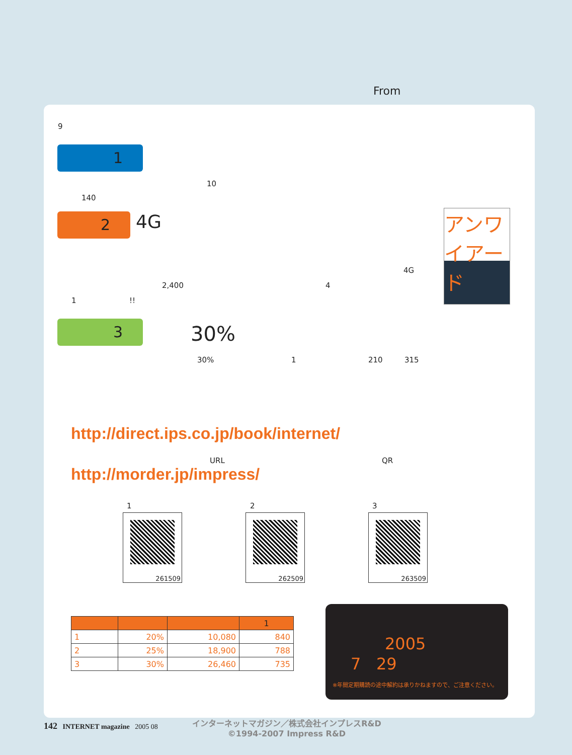From
9
1
10
140
2 4G
4G
2,400 4
1 !!
アンワイアード
3 30%
30% 1 210 315
http://direct.ips.co.jp/book/internet/
URL QR
http://morder.jp/impress/
1 2 3
261509 262509 263509
| | | | 1 |
| --- | --- | --- | --- |
| 1 | 20% | 10,080 | 840 |
| 2 | 25% | 18,900 | 788 |
| 3 | 30% | 26,460 | 735 |
2005
7 29
※年間定期購読の途中解約は承りかねますので、ご注意ください。
142 INTERNET magazine 2005 08
インターネットマガジン／株式会社インプレスR&D
©1994-2007 Impress R&D